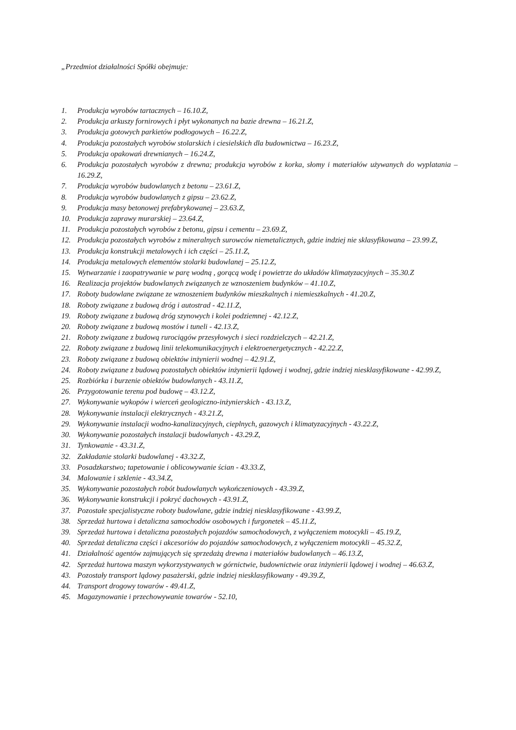„Przedmiot działalności Spółki obejmuje:
1. Produkcja wyrobów tartacznych – 16.10.Z,
2. Produkcja arkuszy fornirowych i płyt wykonanych na bazie drewna – 16.21.Z,
3. Produkcja gotowych parkietów podłogowych – 16.22.Z,
4. Produkcja pozostałych wyrobów stolarskich i ciesielskich dla budownictwa – 16.23.Z,
5. Produkcja opakowań drewnianych – 16.24.Z,
6. Produkcja pozostałych wyrobów z drewna; produkcja wyrobów z korka, słomy i materiałów używanych do wyplatania – 16.29.Z,
7. Produkcja wyrobów budowlanych z betonu – 23.61.Z,
8. Produkcja wyrobów budowlanych z gipsu – 23.62.Z,
9. Produkcja masy betonowej prefabrykowanej – 23.63.Z,
10. Produkcja zaprawy murarskiej – 23.64.Z,
11. Produkcja pozostałych wyrobów z betonu, gipsu i cementu – 23.69.Z,
12. Produkcja pozostałych wyrobów z mineralnych surowców niemetalicznych, gdzie indziej nie sklasyfikowana – 23.99.Z,
13. Produkcja konstrukcji metalowych i ich części – 25.11.Z,
14. Produkcja metalowych elementów stolarki budowlanej – 25.12.Z,
15. Wytwarzanie i zaopatrywanie w parę wodną , gorącą wodę i powietrze do układów klimatyzacyjnych – 35.30.Z
16. Realizacja projektów budowlanych związanych ze wznoszeniem budynków – 41.10.Z,
17. Roboty budowlane związane ze wznoszeniem budynków mieszkalnych i niemieszkalnych - 41.20.Z,
18. Roboty związane z budową dróg i autostrad - 42.11.Z,
19. Roboty związane z budową dróg szynowych i kolei podziemnej - 42.12.Z,
20. Roboty związane z budową mostów i tuneli - 42.13.Z,
21. Roboty związane z budową rurociągów przesyłowych i sieci rozdzielczych – 42.21.Z,
22. Roboty związane z budową linii telekomunikacyjnych i elektroenergetycznych - 42.22.Z,
23. Roboty związane z budową obiektów inżynierii wodnej – 42.91.Z,
24. Roboty związane z budową pozostałych obiektów inżynierii lądowej i wodnej, gdzie indziej niesklasyfikowane - 42.99.Z,
25. Rozbiórka i burzenie obiektów budowlanych - 43.11.Z,
26. Przygotowanie terenu pod budowę – 43.12.Z,
27. Wykonywanie wykopów i wierceń geologiczno-inżynierskich - 43.13.Z,
28. Wykonywanie instalacji elektrycznych - 43.21.Z,
29. Wykonywanie instalacji wodno-kanalizacyjnych, cieplnych, gazowych i klimatyzacyjnych - 43.22.Z,
30. Wykonywanie pozostałych instalacji budowlanych - 43.29.Z,
31. Tynkowanie - 43.31.Z,
32. Zakładanie stolarki budowlanej - 43.32.Z,
33. Posadzkarstwo; tapetowanie i oblicowywanie ścian - 43.33.Z,
34. Malowanie i szklenie - 43.34.Z,
35. Wykonywanie pozostałych robót budowlanych wykończeniowych - 43.39.Z,
36. Wykonywanie konstrukcji i pokryć dachowych - 43.91.Z,
37. Pozostałe specjalistyczne roboty budowlane, gdzie indziej niesklasyfikowane - 43.99.Z,
38. Sprzedaż hurtowa i detaliczna samochodów osobowych i furgonetek – 45.11.Z,
39. Sprzedaż hurtowa i detaliczna pozostałych pojazdów samochodowych, z wyłączeniem motocykli – 45.19.Z,
40. Sprzedaż detaliczna części i akcesoriów do pojazdów samochodowych, z wyłączeniem motocykli – 45.32.Z,
41. Działalność agentów zajmujących się sprzedażą drewna i materiałów budowlanych – 46.13.Z,
42. Sprzedaż hurtowa maszyn wykorzystywanych w górnictwie, budownictwie oraz inżynierii lądowej i wodnej – 46.63.Z,
43. Pozostały transport lądowy pasażerski, gdzie indziej niesklasyfikowany - 49.39.Z,
44. Transport drogowy towarów - 49.41.Z,
45. Magazynowanie i przechowywanie towarów - 52.10,